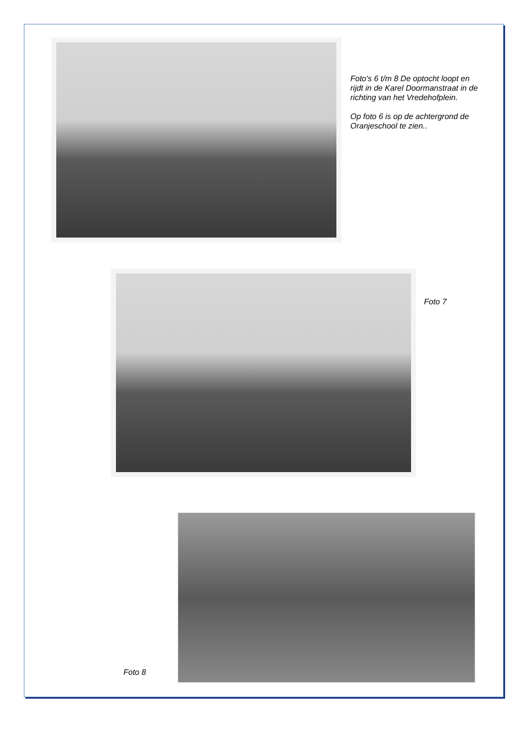Foto's 6 t/m 8 De optocht loopt en rijdt in de Karel Doormanstraat in de richting van het Vredehofplein.
Op foto 6 is op de achtergrond de Oranjeschool te zien..
Foto 7
Foto 8